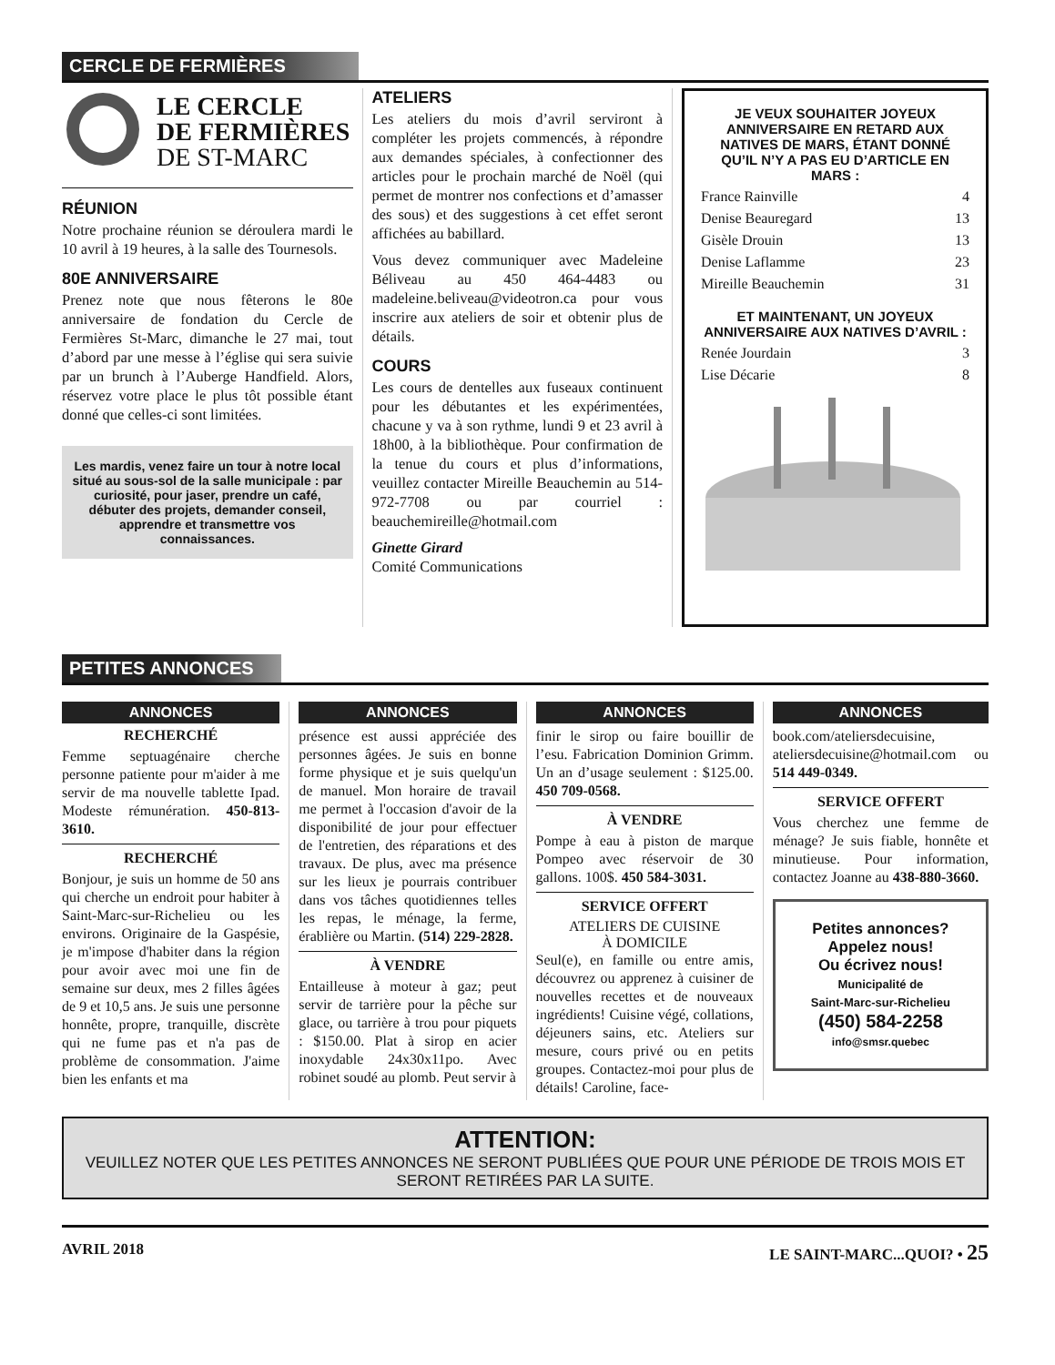CERCLE DE FERMIÈRES
LE CERCLE
DE FERMIÈRES
DE ST-MARC
RÉUNION
Notre prochaine réunion se déroulera mardi le 10 avril à 19 heures, à la salle des Tournesols.
80E ANNIVERSAIRE
Prenez note que nous fêterons le 80e anniversaire de fondation du Cercle de Fermières St-Marc, dimanche le 27 mai, tout d’abord par une messe à l’église qui sera suivie par un brunch à l’Auberge Handfield. Alors, réservez votre place le plus tôt possible étant donné que celles-ci sont limitées.
Les mardis, venez faire un tour à notre local situé au sous-sol de la salle municipale : par curiosité, pour jaser, prendre un café, débuter des projets, demander conseil, apprendre et transmettre vos connaissances.
ATELIERS
Les ateliers du mois d’avril serviront à compléter les projets commencés, à répondre aux demandes spéciales, à confectionner des articles pour le prochain marché de Noël (qui permet de montrer nos confections et d’amasser des sous) et des suggestions à cet effet seront affichées au babillard.
Vous devez communiquer avec Madeleine Béliveau au 450 464-4483 ou madeleine.beliveau@videotron.ca pour vous inscrire aux ateliers de soir et obtenir plus de détails.
COURS
Les cours de dentelles aux fuseaux continuent pour les débutantes et les expérimentées, chacune y va à son rythme, lundi 9 et 23 avril à 18h00, à la bibliothèque. Pour confirmation de la tenue du cours et plus d’informations, veuillez contacter Mireille Beauchemin au 514-972-7708 ou par courriel : beauchemireille@hotmail.com
Ginette Girard
Comité Communications
JE VEUX SOUHAITER JOYEUX ANNIVERSAIRE EN RETARD AUX NATIVES DE MARS, ÉTANT DONNÉ QU’IL N’Y A PAS EU D’ARTICLE EN MARS :
France Rainville 4
Denise Beauregard 13
Gisèle Drouin 13
Denise Laflamme 23
Mireille Beauchemin 31
ET MAINTENANT, UN JOYEUX ANNIVERSAIRE AUX NATIVES D’AVRIL :
Renée Jourdain 3
Lise Décarie 8
PETITES ANNONCES
ANNONCES
RECHERCHÉ
Femme septuagénaire cherche personne patiente pour m'aider à me servir de ma nouvelle tablette Ipad. Modeste rémunération. 450-813-3610.
RECHERCHÉ
Bonjour, je suis un homme de 50 ans qui cherche un endroit pour habiter à Saint-Marc-sur-Richelieu ou les environs. Originaire de la Gaspésie, je m'impose d'habiter dans la région pour avoir avec moi une fin de semaine sur deux, mes 2 filles âgées de 9 et 10,5 ans. Je suis une personne honnête, propre, tranquille, discrète qui ne fume pas et n'a pas de problème de consommation. J'aime bien les enfants et ma
ANNONCES
présence est aussi appréciée des personnes âgées. Je suis en bonne forme physique et je suis quelqu'un de manuel. Mon horaire de travail me permet à l'occasion d'avoir de la disponibilité de jour pour effectuer de l'entretien, des réparations et des travaux. De plus, avec ma présence sur les lieux je pourrais contribuer dans vos tâches quotidiennes telles les repas, le ménage, la ferme, érablière ou Martin. (514) 229-2828.
À VENDRE
Entailleuse à moteur à gaz; peut servir de tarrière pour la pêche sur glace, ou tarrière à trou pour piquets : $150.00. Plat à sirop en acier inoxydable 24x30x11po. Avec robinet soudé au plomb. Peut servir à
ANNONCES
finir le sirop ou faire bouillir de l’esu. Fabrication Dominion Grimm. Un an d’usage seulement : $125.00. 450 709-0568.
À VENDRE
Pompe à eau à piston de marque Pompeo avec réservoir de 30 gallons. 100$. 450 584-3031.
SERVICE OFFERT
ATELIERS DE CUISINE
À DOMICILE
Seul(e), en famille ou entre amis, découvrez ou apprenez à cuisiner de nouvelles recettes et de nouveaux ingrédients! Cuisine végé, collations, déjeuners sains, etc. Ateliers sur mesure, cours privé ou en petits groupes. Contactez-moi pour plus de détails! Caroline, face-
ANNONCES
book.com/ateliersdecuisine, ateliersdecuisine@hotmail.com ou 514 449-0349.
SERVICE OFFERT
Vous cherchez une femme de ménage? Je suis fiable, honnête et minutieuse. Pour information, contactez Joanne au 438-880-3660.
Petites annonces?
Appelez nous!
Ou écrivez nous!
Municipalité de
Saint-Marc-sur-Richelieu
(450) 584-2258
info@smsr.quebec
ATTENTION:
VEUILLEZ NOTER QUE LES PETITES ANNONCES NE SERONT PUBLIÉES QUE POUR UNE PÉRIODE DE TROIS MOIS ET SERONT RETIRÉES PAR LA SUITE.
AVRIL 2018 LE SAINT-MARC...QUOI? • 25